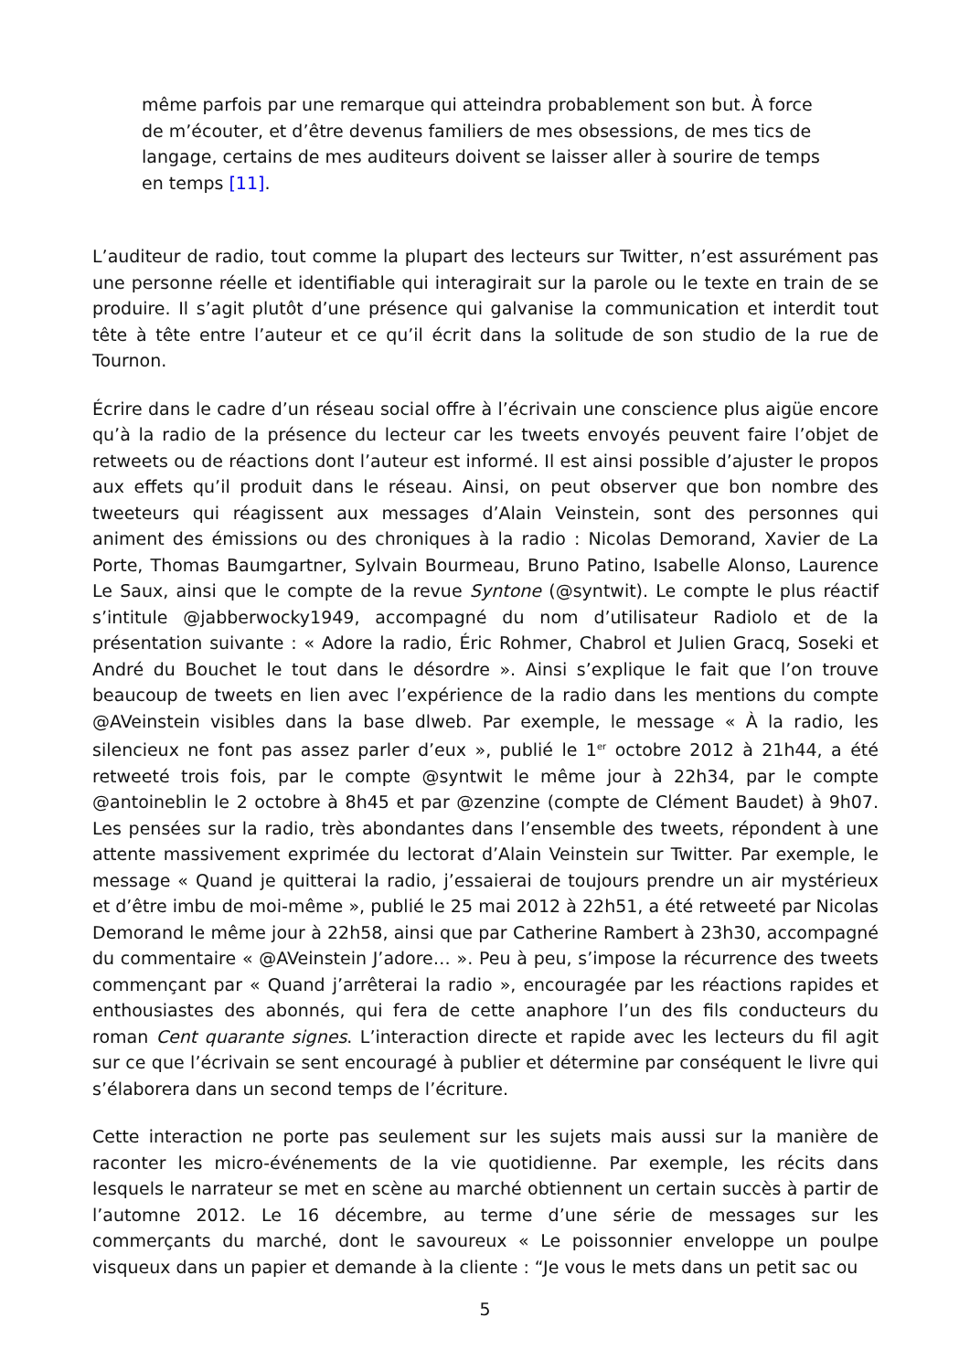même parfois par une remarque qui atteindra probablement son but. À force de m’écouter, et d’être devenus familiers de mes obsessions, de mes tics de langage, certains de mes auditeurs doivent se laisser aller à sourire de temps en temps [11].
L’auditeur de radio, tout comme la plupart des lecteurs sur Twitter, n’est assurément pas une personne réelle et identifiable qui interagirait sur la parole ou le texte en train de se produire. Il s’agit plutôt d’une présence qui galvanise la communication et interdit tout tête à tête entre l’auteur et ce qu’il écrit dans la solitude de son studio de la rue de Tournon.
Écrire dans le cadre d’un réseau social offre à l’écrivain une conscience plus aigüe encore qu’à la radio de la présence du lecteur car les tweets envoyés peuvent faire l’objet de retweets ou de réactions dont l’auteur est informé. Il est ainsi possible d’ajuster le propos aux effets qu’il produit dans le réseau. Ainsi, on peut observer que bon nombre des tweeteurs qui réagissent aux messages d’Alain Veinstein, sont des personnes qui animent des émissions ou des chroniques à la radio : Nicolas Demorand, Xavier de La Porte, Thomas Baumgartner, Sylvain Bourmeau, Bruno Patino, Isabelle Alonso, Laurence Le Saux, ainsi que le compte de la revue Syntone (@syntwit). Le compte le plus réactif s’intitule @jabberwocky1949, accompagné du nom d’utilisateur Radiolo et de la présentation suivante : « Adore la radio, Éric Rohmer, Chabrol et Julien Gracq, Soseki et André du Bouchet le tout dans le désordre ». Ainsi s’explique le fait que l’on trouve beaucoup de tweets en lien avec l’expérience de la radio dans les mentions du compte @AVeinstein visibles dans la base dlweb. Par exemple, le message « À la radio, les silencieux ne font pas assez parler d’eux », publié le 1<sup>er</sup> octobre 2012 à 21h44, a été retweeté trois fois, par le compte @syntwit le même jour à 22h34, par le compte @antoineblin le 2 octobre à 8h45 et par @zenzine (compte de Clément Baudet) à 9h07. Les pensées sur la radio, très abondantes dans l’ensemble des tweets, répondent à une attente massivement exprimée du lectorat d’Alain Veinstein sur Twitter. Par exemple, le message « Quand je quitterai la radio, j’essaierai de toujours prendre un air mystérieux et d’être imbu de moi-même », publié le 25 mai 2012 à 22h51, a été retweeté par Nicolas Demorand le même jour à 22h58, ainsi que par Catherine Rambert à 23h30, accompagné du commentaire « @AVeinstein J’adore… ». Peu à peu, s’impose la récurrence des tweets commençant par « Quand j’arrêterai la radio », encouragée par les réactions rapides et enthousiastes des abonnés, qui fera de cette anaphore l’un des fils conducteurs du roman Cent quarante signes. L’interaction directe et rapide avec les lecteurs du fil agit sur ce que l’écrivain se sent encouragé à publier et détermine par conséquent le livre qui s’élaborera dans un second temps de l’écriture.
Cette interaction ne porte pas seulement sur les sujets mais aussi sur la manière de raconter les micro-événements de la vie quotidienne. Par exemple, les récits dans lesquels le narrateur se met en scène au marché obtiennent un certain succès à partir de l’automne 2012. Le 16 décembre, au terme d’une série de messages sur les commerçants du marché, dont le savoureux « Le poissonnier enveloppe un poulpe visqueux dans un papier et demande à la cliente : “Je vous le mets dans un petit sac ou
5